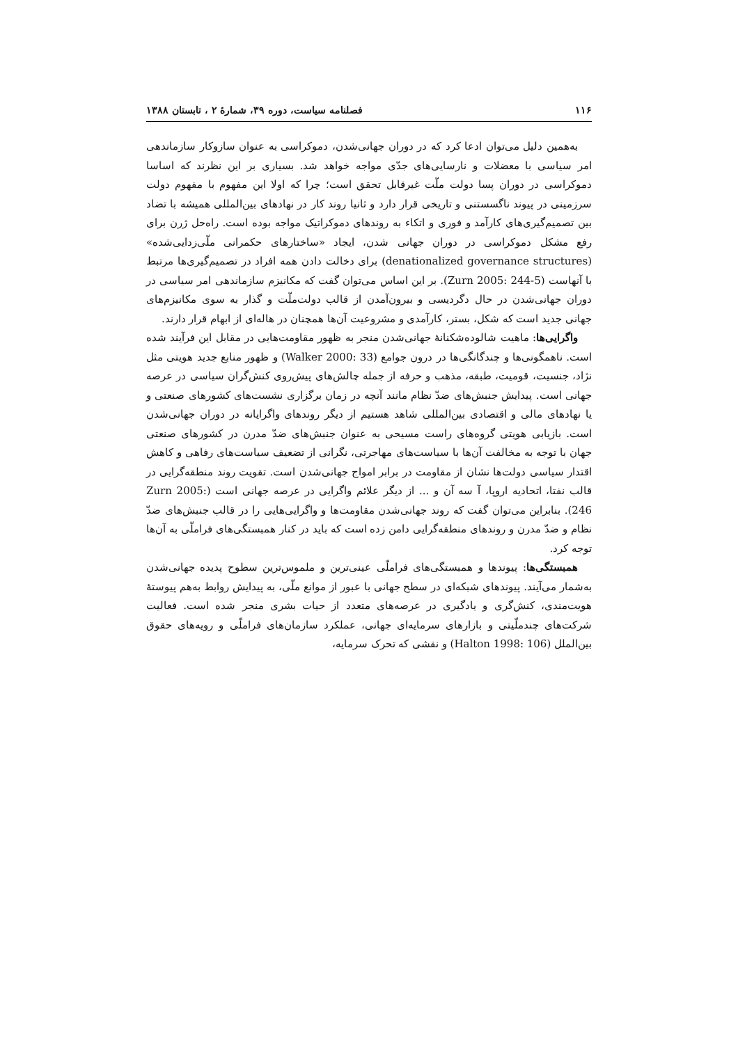۱۱۶ فصلنامه سیاست، دوره ۳۹، شمارهٔ ۲ ، تابستان ۱۳۸۸
به‌همین دلیل می‌توان ادعا کرد که در دوران جهانی‌شدن، دموکراسی به عنوان سازوکار سازماندهی امر سیاسی با معضلات و نارسایی‌های جدّی مواجه خواهد شد. بسیاری بر این نظرند که اساسا دموکراسی در دوران پسا دولت ملّت غیرقابل تحقق است؛ چرا که اولا این مفهوم با مفهوم دولت سرزمینی در پیوند ناگسستنی و تاریخی قرار دارد و ثانیا روند کار در نهادهای بین‌المللی همیشه با تضاد بین تصمیم‌گیری‌های کارآمد و فوری و اتکاء به روندهای دموکراتیک مواجه بوده است. راه‌حل ژرن برای رفع مشکل دموکراسی در دوران جهانی شدن، ایجاد «ساختارهای حکمرانی ملّی‌زدایی‌شده» (denationalized governance structures) برای دخالت دادن همه افراد در تصمیم‌گیری‌ها مرتبط با آنهاست (Zurn 2005: 244-5). بر این اساس می‌توان گفت که مکانیزم سازماندهی امر سیاسی در دوران جهانی‌شدن در حال دگردیسی و بیرون‌آمدن از قالب دولت‌ملّت و گذار به سوی مکانیزم‌های جهانی جدید است که شکل، بستر، کارآمدی و مشروعیت آن‌ها همچنان در هاله‌ای از ابهام قرار دارند.
واگرایی‌ها: ماهیت شالوده‌شکنانهٔ جهانی‌شدن منجر به ظهور مقاومت‌هایی در مقابل این فرآیند شده است. ناهمگونی‌ها و چندگانگی‌ها در درون جوامع (Walker 2000: 33) و ظهور منابع جدید هویتی مثل نژاد، جنسیت، قومیت، طبقه، مذهب و حرفه از جمله چالش‌های پیش‌روی کنش‌گران سیاسی در عرصه جهانی است. پیدایش جنبش‌های ضدّ نظام مانند آنچه در زمان برگزاری نشست‌های کشورهای صنعتی و یا نهادهای مالی و اقتصادی بین‌المللی شاهد هستیم از دیگر روندهای واگرایانه در دوران جهانی‌شدن است. بازیابی هویتی گروه‌های راست مسیحی به عنوان جنبش‌های ضدّ مدرن در کشورهای صنعتی جهان با توجه به مخالفت آن‌ها با سیاست‌های مهاجرتی، نگرانی از تضعیف سیاست‌های رفاهی و کاهش اقتدار سیاسی دولت‌ها نشان از مقاومت در برابر امواج جهانی‌شدن است. تقویت روند منطقه‌گرایی در قالب نفتا، اتحادیه اروپا، آ سه آن و ... از دیگر علائم واگرایی در عرصه جهانی است (Zurn 2005: 246). بنابراین می‌توان گفت که روند جهانی‌شدن مقاومت‌ها و واگرایی‌هایی را در قالب جنبش‌های ضدّ نظام و ضدّ مدرن و روندهای منطقه‌گرایی دامن زده است که باید در کنار همبستگی‌های فراملّی به آن‌ها توجه کرد.
همبستگی‌ها: پیوندها و همبستگی‌های فراملّی عینی‌ترین و ملموس‌ترین سطوح پدیده جهانی‌شدن به‌شمار می‌آیند. پیوندهای شبکه‌ای در سطح جهانی با عبور از موانع ملّی، به پیدایش روابط به‌هم پیوستهٔ هویت‌مندی، کنش‌گری و یادگیری در عرصه‌های متعدد از حیات بشری منجر شده است. فعالیت شرکت‌های چندملّیتی و بازارهای سرمایه‌ای جهانی، عملکرد سازمان‌های فراملّی و رویه‌های حقوق بین‌الملل (Halton 1998: 106) و نقشی که تحرک سرمایه،